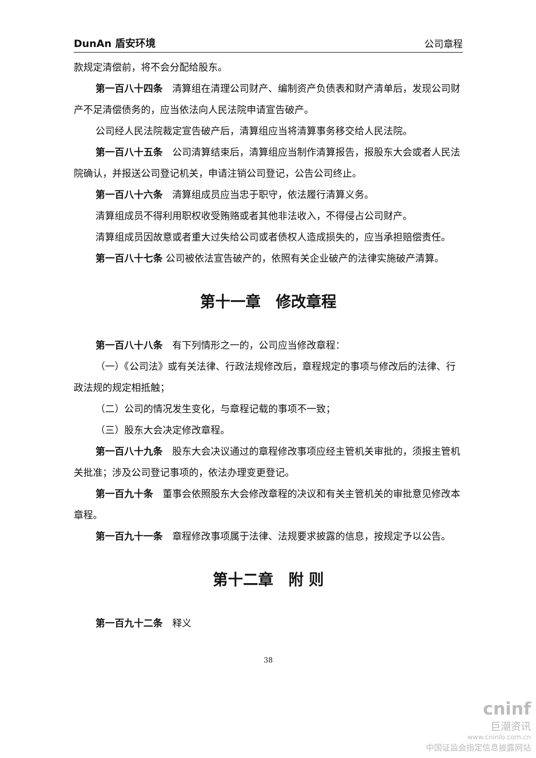DunAn 盾安环境 公司章程
款规定清偿前，将不会分配给股东。
第一百八十四条　清算组在清理公司财产、编制资产负债表和财产清单后，发现公司财产不足清偿债务的，应当依法向人民法院申请宣告破产。
公司经人民法院裁定宣告破产后，清算组应当将清算事务移交给人民法院。
第一百八十五条　公司清算结束后，清算组应当制作清算报告，报股东大会或者人民法院确认，并报送公司登记机关，申请注销公司登记，公告公司终止。
第一百八十六条　清算组成员应当忠于职守，依法履行清算义务。
清算组成员不得利用职权收受贿赂或者其他非法收入，不得侵占公司财产。
清算组成员因故意或者重大过失给公司或者债权人造成损失的，应当承担赔偿责任。
第一百八十七条 公司被依法宣告破产的，依照有关企业破产的法律实施破产清算。
第十一章　修改章程
第一百八十八条　有下列情形之一的，公司应当修改章程：
（一）《公司法》或有关法律、行政法规修改后，章程规定的事项与修改后的法律、行政法规的规定相抵触；
（二）公司的情况发生变化，与章程记载的事项不一致；
（三）股东大会决定修改章程。
第一百八十九条　股东大会决议通过的章程修改事项应经主管机关审批的，须报主管机关批准；涉及公司登记事项的，依法办理变更登记。
第一百九十条　董事会依照股东大会修改章程的决议和有关主管机关的审批意见修改本章程。
第一百九十一条　章程修改事项属于法律、法规要求披露的信息，按规定予以公告。
第十二章　附 则
第一百九十二条　释义
38
cninf
巨潮资讯
www.cninfo.com.cn
中国证监会指定信息披露网站